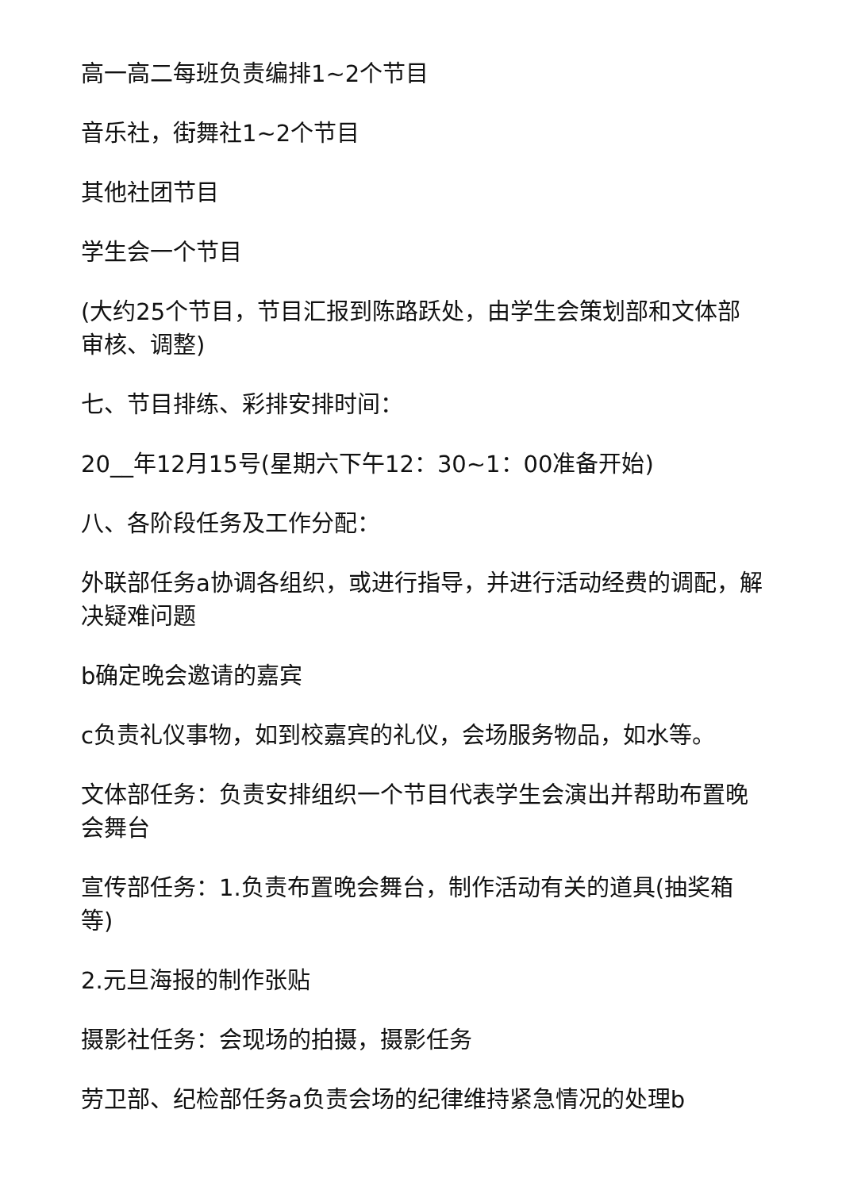高一高二每班负责编排1~2个节目
音乐社，街舞社1~2个节目
其他社团节目
学生会一个节目
(大约25个节目，节目汇报到陈路跃处，由学生会策划部和文体部审核、调整)
七、节目排练、彩排安排时间：
20__年12月15号(星期六下午12：30~1：00准备开始)
八、各阶段任务及工作分配：
外联部任务a协调各组织，或进行指导，并进行活动经费的调配，解决疑难问题
b确定晚会邀请的嘉宾
c负责礼仪事物，如到校嘉宾的礼仪，会场服务物品，如水等。
文体部任务：负责安排组织一个节目代表学生会演出并帮助布置晚会舞台
宣传部任务：1.负责布置晚会舞台，制作活动有关的道具(抽奖箱等)
2.元旦海报的制作张贴
摄影社任务：会现场的拍摄，摄影任务
劳卫部、纪检部任务a负责会场的纪律维持紧急情况的处理b